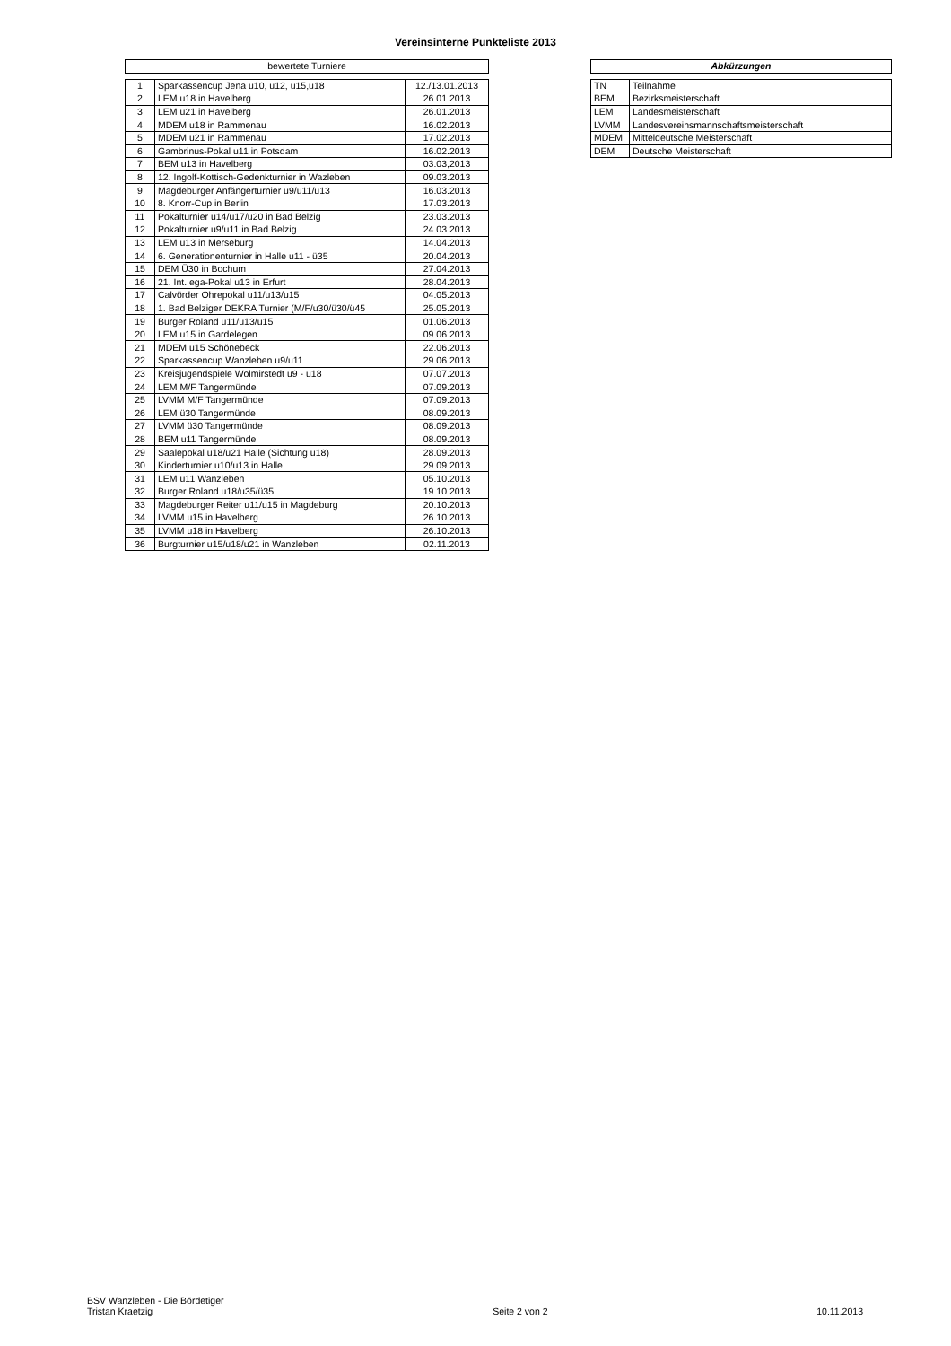Vereinsinterne Punkteliste 2013
| bewertete Turniere |
| --- |
| 1 | Sparkassencup Jena u10, u12, u15,u18 | 12./13.01.2013 |
| 2 | LEM u18 in Havelberg | 26.01.2013 |
| 3 | LEM u21 in Havelberg | 26.01.2013 |
| 4 | MDEM u18 in Rammenau | 16.02.2013 |
| 5 | MDEM u21 in Rammenau | 17.02.2013 |
| 6 | Gambrinus-Pokal u11 in Potsdam | 16.02.2013 |
| 7 | BEM u13 in Havelberg | 03.03,2013 |
| 8 | 12. Ingolf-Kottisch-Gedenkturnier in Wazleben | 09.03.2013 |
| 9 | Magdeburger Anfängerturnier u9/u11/u13 | 16.03.2013 |
| 10 | 8. Knorr-Cup in Berlin | 17.03.2013 |
| 11 | Pokalturnier u14/u17/u20 in Bad Belzig | 23.03.2013 |
| 12 | Pokalturnier u9/u11 in Bad Belzig | 24.03.2013 |
| 13 | LEM u13 in Merseburg | 14.04.2013 |
| 14 | 6. Generationenturnier in Halle u11 - ü35 | 20.04.2013 |
| 15 | DEM Ü30 in Bochum | 27.04.2013 |
| 16 | 21. Int. ega-Pokal u13 in Erfurt | 28.04.2013 |
| 17 | Calvörder Ohrepokal u11/u13/u15 | 04.05.2013 |
| 18 | 1. Bad Belziger DEKRA Turnier (M/F/u30/ü30/ü45 | 25.05.2013 |
| 19 | Burger Roland u11/u13/u15 | 01.06.2013 |
| 20 | LEM u15 in Gardelegen | 09.06.2013 |
| 21 | MDEM u15 Schönebeck | 22.06.2013 |
| 22 | Sparkassencup Wanzleben u9/u11 | 29.06.2013 |
| 23 | Kreisjugendspiele Wolmirstedt u9 - u18 | 07.07.2013 |
| 24 | LEM M/F Tangermünde | 07.09.2013 |
| 25 | LVMM M/F Tangermünde | 07.09.2013 |
| 26 | LEM ü30 Tangermünde | 08.09.2013 |
| 27 | LVMM ü30 Tangermünde | 08.09.2013 |
| 28 | BEM u11 Tangermünde | 08.09.2013 |
| 29 | Saalepokal u18/u21 Halle (Sichtung u18) | 28.09.2013 |
| 30 | Kinderturnier u10/u13 in Halle | 29.09.2013 |
| 31 | LEM u11 Wanzleben | 05.10.2013 |
| 32 | Burger Roland u18/u35/ü35 | 19.10.2013 |
| 33 | Magdeburger Reiter u11/u15 in Magdeburg | 20.10.2013 |
| 34 | LVMM u15 in Havelberg | 26.10.2013 |
| 35 | LVMM u18 in Havelberg | 26.10.2013 |
| 36 | Burgturnier u15/u18/u21 in Wanzleben | 02.11.2013 |
| Abkürzungen |
| --- |
| TN | Teilnahme |
| BEM | Bezirksmeisterschaft |
| LEM | Landesmeisterschaft |
| LVMM | Landesvereinsmannschaftsmeisterschaft |
| MDEM | Mitteldeutsche Meisterschaft |
| DEM | Deutsche Meisterschaft |
BSV Wanzleben - Die Bördetiger
Tristan Kraetzig
Seite 2 von 2
10.11.2013